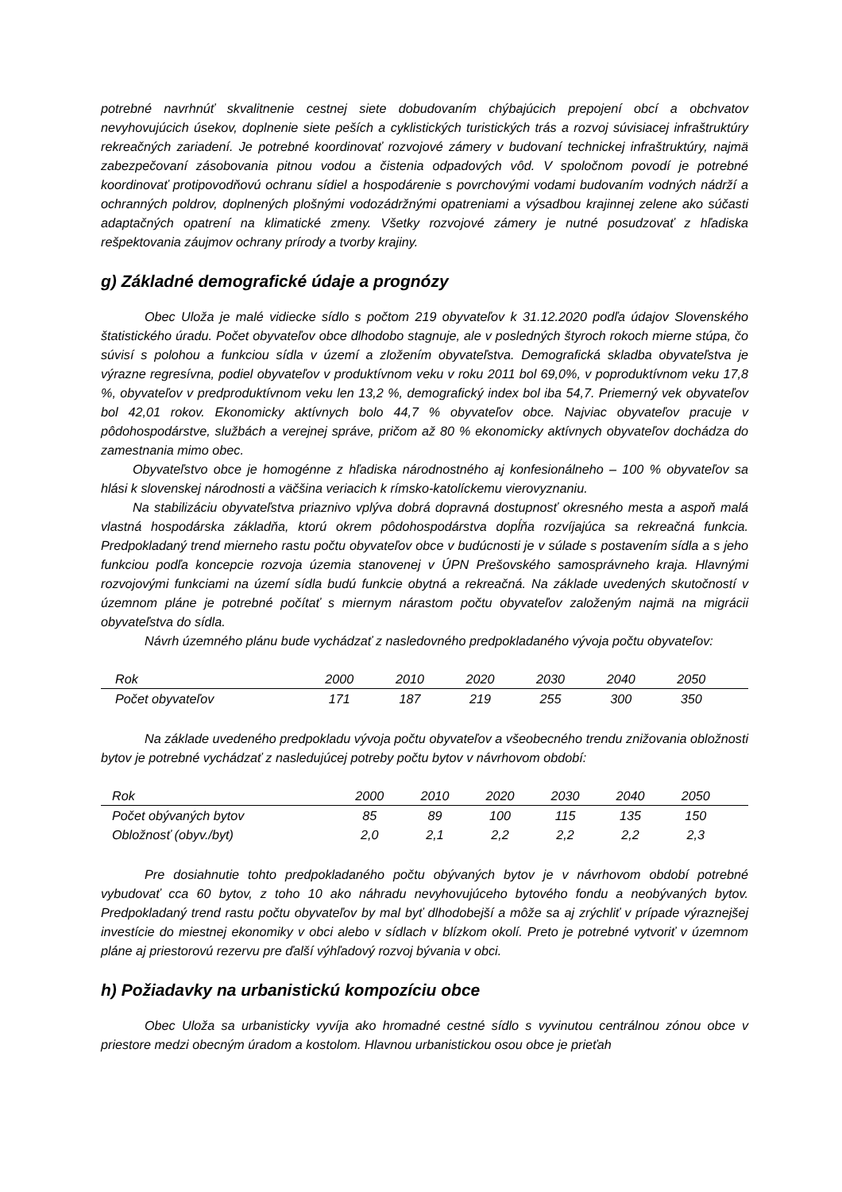potrebné navrhnúť skvalitnenie cestnej siete dobudovaním chýbajúcich prepojení obcí a obchvatov nevyhovujúcich úsekov, doplnenie siete peších a cyklistických turistických trás a rozvoj súvisiacej infraštruktúry rekreačných zariadení. Je potrebné koordinovať rozvojové zámery v budovaní technickej infraštruktúry, najmä zabezpečovaní zásobovania pitnou vodou a čistenia odpadových vôd. V spoločnom povodí je potrebné koordinovať protipovodňovú ochranu sídiel a hospodárenie s povrchovými vodami budovaním vodných nádrží a ochranných poldrov, doplnených plošnými vodozádržnými opatreniami a výsadbou krajinnej zelene ako súčasti adaptačných opatrení na klimatické zmeny. Všetky rozvojové zámery je nutné posudzovať z hľadiska rešpektovania záujmov ochrany prírody a tvorby krajiny.
g) Základné demografické údaje a prognózy
Obec Uloža je malé vidiecke sídlo s počtom 219 obyvateľov k 31.12.2020 podľa údajov Slovenského štatistického úradu. Počet obyvateľov obce dlhodobo stagnuje, ale v posledných štyroch rokoch mierne stúpa, čo súvisí s polohou a funkciou sídla v území a zložením obyvateľstva. Demografická skladba obyvateľstva je výrazne regresívna, podiel obyvateľov v produktívnom veku v roku 2011 bol 69,0%, v poproduktívnom veku 17,8 %, obyvateľov v predproduktívnom veku len 13,2 %, demografický index bol iba 54,7. Priemerný vek obyvateľov bol 42,01 rokov. Ekonomicky aktívnych bolo 44,7 % obyvateľov obce. Najviac obyvateľov pracuje v pôdohospodárstve, službách a verejnej správe, pričom až 80 % ekonomicky aktívnych obyvateľov dochádza do zamestnania mimo obec.
Obyvateľstvo obce je homogénne z hľadiska národnostného aj konfesionálneho – 100 % obyvateľov sa hlási k slovenskej národnosti a väčšina veriacich k rímsko-katolíckemu vierovyznaniu.
Na stabilizáciu obyvateľstva priaznivo vplýva dobrá dopravná dostupnosť okresného mesta a aspoň malá vlastná hospodárska základňa, ktorú okrem pôdohospodárstva dopĺňa rozvíjajúca sa rekreačná funkcia. Predpokladaný trend mierneho rastu počtu obyvateľov obce v budúcnosti je v súlade s postavením sídla a s jeho funkciou podľa koncepcie rozvoja územia stanovenej v ÚPN Prešovského samosprávneho kraja. Hlavnými rozvojovými funkciami na území sídla budú funkcie obytná a rekreačná. Na základe uvedených skutočností v územnom pláne je potrebné počítať s miernym nárastom počtu obyvateľov založeným najmä na migrácii obyvateľstva do sídla.
Návrh územného plánu bude vychádzať z nasledovného predpokladaného vývoja počtu obyvateľov:
| Rok | 2000 | 2010 | 2020 | 2030 | 2040 | 2050 | |
| Počet obyvateľov | 171 | 187 | 219 | 255 | 300 | 350 | |
Na základe uvedeného predpokladu vývoja počtu obyvateľov a všeobecného trendu znižovania obložnosti bytov je potrebné vychádzať z nasledujúcej potreby počtu bytov v návrhovom období:
| Rok | 2000 | 2010 | 2020 | 2030 | 2040 | 2050 | |
| Počet obývaných bytov | 85 | 89 | 100 | 115 | 135 | 150 | |
| Obložnosť (obyv./byt) | 2,0 | 2,1 | 2,2 | 2,2 | 2,2 | 2,3 | |
Pre dosiahnutie tohto predpokladaného počtu obývaných bytov je v návrhovom období potrebné vybudovať cca 60 bytov, z toho 10 ako náhradu nevyhovujúceho bytového fondu a neobývaných bytov. Predpokladaný trend rastu počtu obyvateľov by mal byť dlhodobejší a môže sa aj zrýchliť v prípade výraznejšej investície do miestnej ekonomiky v obci alebo v sídlach v blízkom okolí. Preto je potrebné vytvoriť v územnom pláne aj priestorovú rezervu pre ďalší výhľadový rozvoj bývania v obci.
h) Požiadavky na urbanistickú kompozíciu obce
Obec Uloža sa urbanisticky vyvíja ako hromadné cestné sídlo s vyvinutou centrálnou zónou obce v priestore medzi obecným úradom a kostolom. Hlavnou urbanistickou osou obce je prieťah